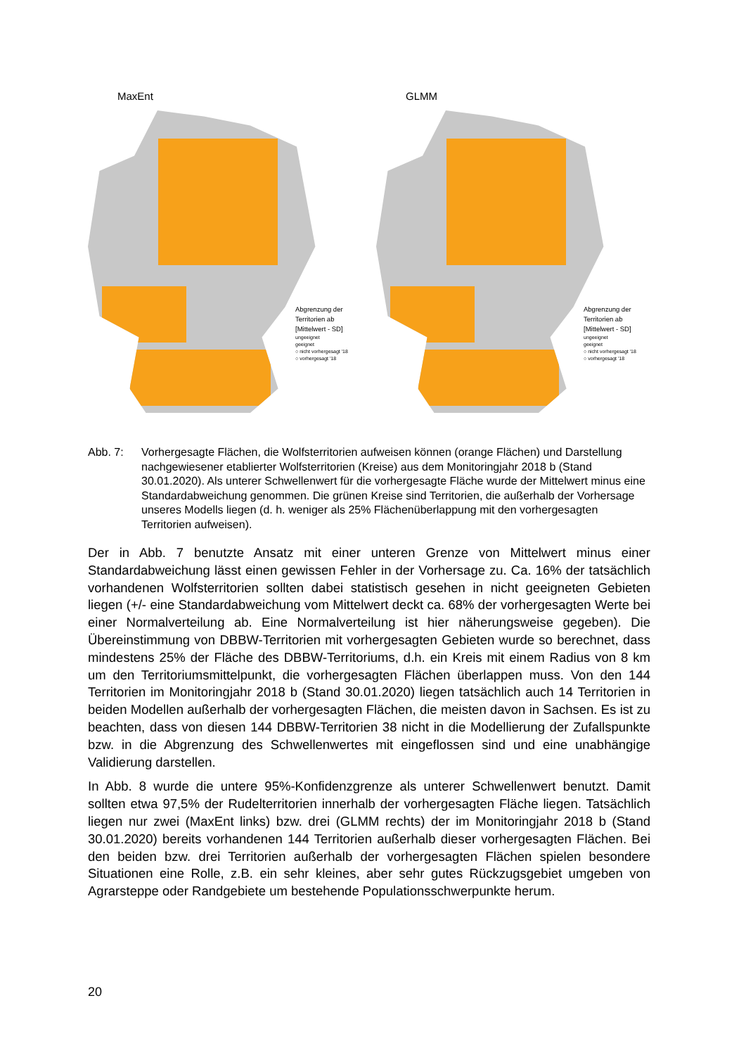MaxEnt
Abgrenzung der
Territorien ab
[Mittelwert - SD]
ungeeignet
geeignet
○ nicht vorhergesagt '18
○ vorhergesagt '18
GLMM
Abgrenzung der
Territorien ab
[Mittelwert - SD]
ungeeignet
geeignet
○ nicht vorhergesagt '18
○ vorhergesagt '18
Abb. 7: Vorhergesagte Flächen, die Wolfsterritorien aufweisen können (orange Flächen) und Darstellung nachgewiesener etablierter Wolfsterritorien (Kreise) aus dem Monitoringjahr 2018 b (Stand 30.01.2020). Als unterer Schwellenwert für die vorhergesagte Fläche wurde der Mittelwert minus eine Standardabweichung genommen. Die grünen Kreise sind Territorien, die außerhalb der Vorhersage unseres Modells liegen (d. h. weniger als 25% Flächenüberlappung mit den vorhergesagten Territorien aufweisen).
Der in Abb. 7 benutzte Ansatz mit einer unteren Grenze von Mittelwert minus einer Standardabweichung lässt einen gewissen Fehler in der Vorhersage zu. Ca. 16% der tatsächlich vorhandenen Wolfsterritorien sollten dabei statistisch gesehen in nicht geeigneten Gebieten liegen (+/- eine Standardabweichung vom Mittelwert deckt ca. 68% der vorhergesagten Werte bei einer Normalverteilung ab. Eine Normalverteilung ist hier näherungsweise gegeben). Die Übereinstimmung von DBBW-Territorien mit vorhergesagten Gebieten wurde so berechnet, dass mindestens 25% der Fläche des DBBW-Territoriums, d.h. ein Kreis mit einem Radius von 8 km um den Territoriumsmittelpunkt, die vorhergesagten Flächen überlappen muss. Von den 144 Territorien im Monitoringjahr 2018 b (Stand 30.01.2020) liegen tatsächlich auch 14 Territorien in beiden Modellen außerhalb der vorhergesagten Flächen, die meisten davon in Sachsen. Es ist zu beachten, dass von diesen 144 DBBW-Territorien 38 nicht in die Modellierung der Zufallspunkte bzw. in die Abgrenzung des Schwellenwertes mit eingeflossen sind und eine unabhängige Validierung darstellen.
In Abb. 8 wurde die untere 95%-Konfidenzgrenze als unterer Schwellenwert benutzt. Damit sollten etwa 97,5% der Rudelterritorien innerhalb der vorhergesagten Fläche liegen. Tatsächlich liegen nur zwei (MaxEnt links) bzw. drei (GLMM rechts) der im Monitoringjahr 2018 b (Stand 30.01.2020) bereits vorhandenen 144 Territorien außerhalb dieser vorhergesagten Flächen. Bei den beiden bzw. drei Territorien außerhalb der vorhergesagten Flächen spielen besondere Situationen eine Rolle, z.B. ein sehr kleines, aber sehr gutes Rückzugsgebiet umgeben von Agrarsteppe oder Randgebiete um bestehende Populationsschwerpunkte herum.
20